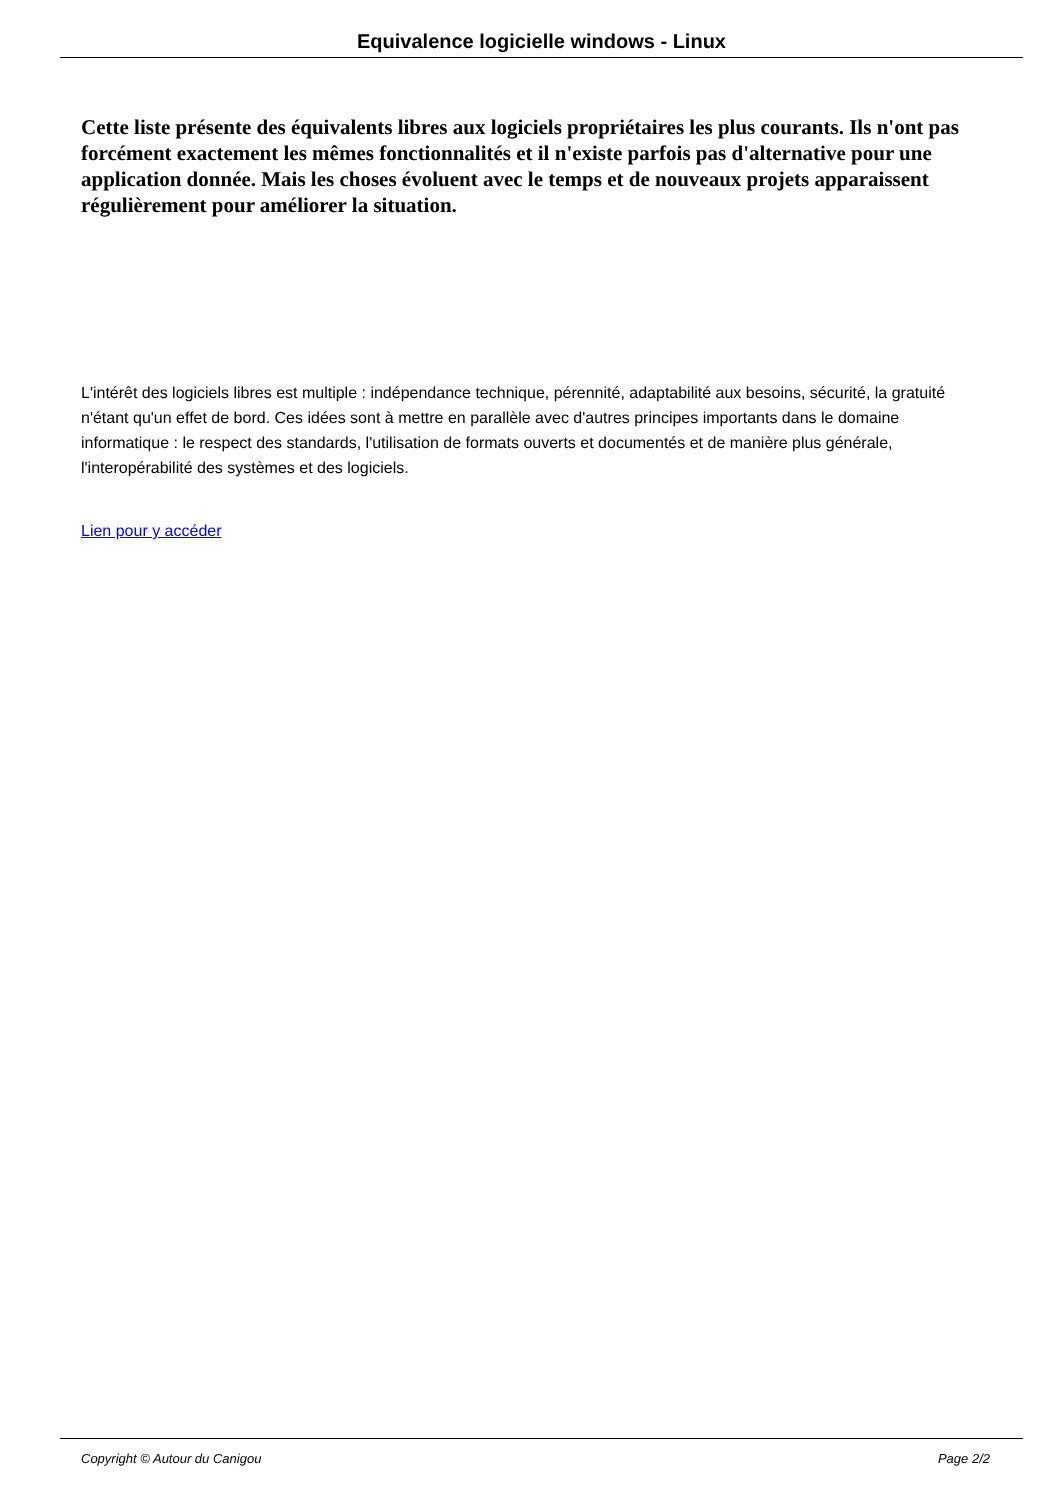Equivalence logicielle windows - Linux
Cette liste présente des équivalents libres aux logiciels propriétaires les plus courants. Ils n'ont pas forcément exactement les mêmes fonctionnalités et il n'existe parfois pas d'alternative pour une application donnée. Mais les choses évoluent avec le temps et de nouveaux projets apparaissent régulièrement pour améliorer la situation.
L'intérêt des logiciels libres est multiple : indépendance technique, pérennité, adaptabilité aux besoins, sécurité, la gratuité n'étant qu'un effet de bord. Ces idées sont à mettre en parallèle avec d'autres principes importants dans le domaine informatique : le respect des standards, l'utilisation de formats ouverts et documentés et de manière plus générale, l'interopérabilité des systèmes et des logiciels.
Lien pour y accéder
Copyright © Autour du Canigou Page 2/2